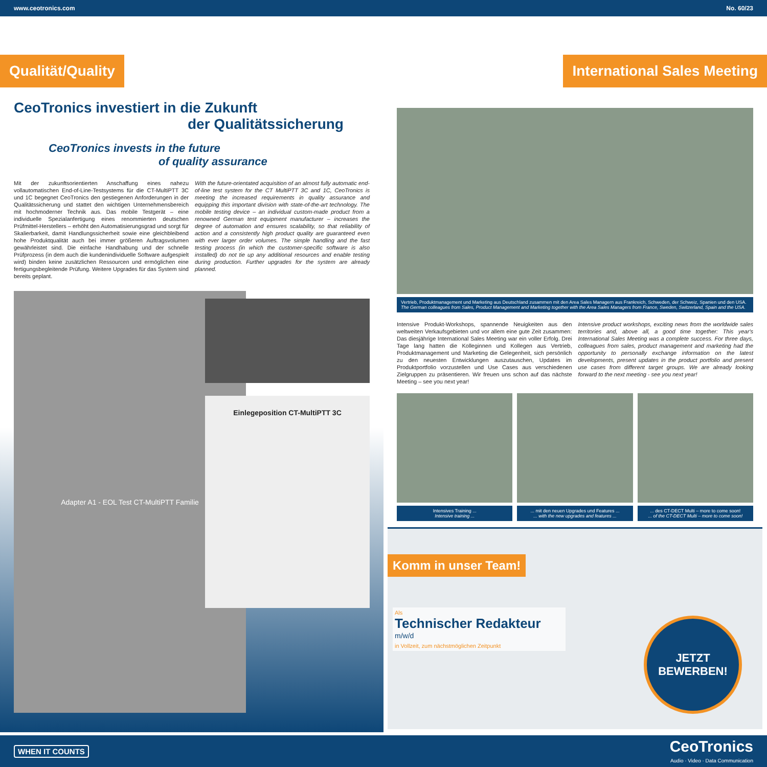www.ceotronics.com No. 60/23
Qualität/Quality
CeoTronics investiert in die Zukunft
der Qualitätssicherung
CeoTronics invests in the future
of quality assurance
Mit der zukunftsorientierten Anschaffung eines nahezu vollautomatischen End-of-Line-Testsystems für die CT-MultiPTT 3C und 1C begegnet CeoTronics den gestiegenen Anforderungen in der Qualitätssicherung und stattet den wichtigen Unternehmensbereich mit hochmoderner Technik aus. Das mobile Testgerät – eine individuelle Spezialanfertigung eines renommierten deutschen Prüfmittel-Herstellers – erhöht den Automatisierungsgrad und sorgt für Skalierbarkeit, damit Handlungssicherheit sowie eine gleichbleibend hohe Produktqualität auch bei immer größeren Auftragsvolumen gewährleistet sind. Die einfache Handhabung und der schnelle Prüfprozess (in dem auch die kundenindividuelle Software aufgespielt wird) binden keine zusätzlichen Ressourcen und ermöglichen eine fertigungsbegleitende Prüfung. Weitere Upgrades für das System sind bereits geplant.
With the future-orientated acquisition of an almost fully automatic end-of-line test system for the CT MultiPTT 3C and 1C, CeoTronics is meeting the increased requirements in quality assurance and equipping this important division with state-of-the-art technology. The mobile testing device – an individual custom-made product from a renowned German test equipment manufacturer – increases the degree of automation and ensures scalability, so that reliability of action and a consistently high product quality are guaranteed even with ever larger order volumes. The simple handling and the fast testing process (in which the customer-specific software is also installed) do not tie up any additional resources and enable testing during production. Further upgrades for the system are already planned.
Adapter A1 - EOL Test CT-MultiPTT Familie
Einlegeposition CT-MultiPTT 3C
International Sales Meeting
Vertrieb, Produktmanagement und Marketing aus Deutschland zusammen mit den Area Sales Managern aus Frankreich, Schweden, der Schweiz, Spanien und den USA.
The German colleagues from Sales, Product Management and Marketing together with the Area Sales Managers from France, Sweden, Switzerland, Spain and the USA.
Intensive Produkt-Workshops, spannende Neuigkeiten aus den weltweiten Verkaufsgebieten und vor allem eine gute Zeit zusammen: Das diesjährige International Sales Meeting war ein voller Erfolg. Drei Tage lang hatten die Kolleginnen und Kollegen aus Vertrieb, Produktmanagement und Marketing die Gelegenheit, sich persönlich zu den neuesten Entwicklungen auszutauschen, Updates im Produktportfolio vorzustellen und Use Cases aus verschiedenen Zielgruppen zu präsentieren. Wir freuen uns schon auf das nächste Meeting – see you next year!
Intensive product workshops, exciting news from the worldwide sales territories and, above all, a good time together: This year's International Sales Meeting was a complete success. For three days, colleagues from sales, product management and marketing had the opportunity to personally exchange information on the latest developments, present updates in the product portfolio and present use cases from different target groups. We are already looking forward to the next meeting - see you next year!
Intensives Training ...
Intensive training ...
... mit den neuen Upgrades und Features ...
... with the new upgrades and features ...
... des CT-DECT Multi – more to come soon!
... of the CT-DECT Multi – more to come soon!
Komm in unser Team!
Als
Technischer Redakteur
m/w/d
in Vollzeit, zum nächstmöglichen Zeitpunkt
JETZT
BEWERBEN!
WHEN IT COUNTS CeoTronics
Audio · Video · Data Communication